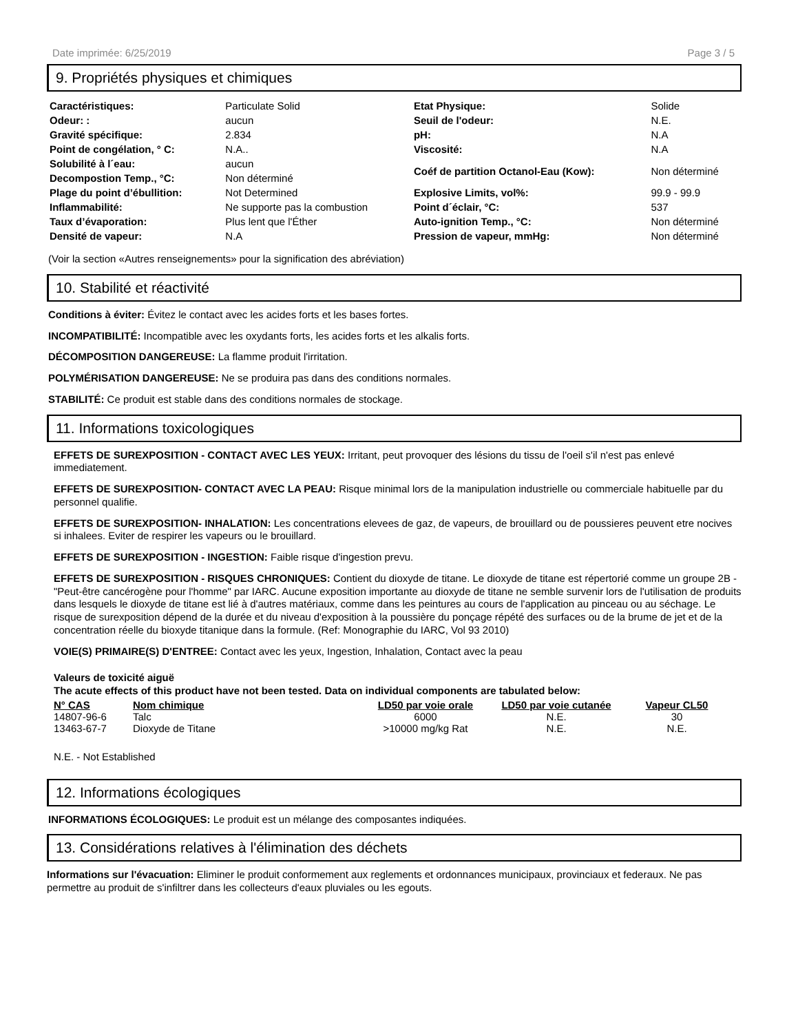Date imprimée: 6/25/2019 Page 3 / 5
9. Propriétés physiques et chimiques
| Caractéristiques: | Particulate Solid | Etat Physique: | Solide |
| Odeur: : | aucun | Seuil de l'odeur: | N.E. |
| Gravité spécifique: | 2.834 | pH: | N.A |
| Point de congélation, ° C: | N.A.. | Viscosité: | N.A |
| Solubilité à l´eau: | aucun | Coéf de partition Octanol-Eau (Kow): | Non déterminé |
| Decompostion Temp., °C: | Non déterminé | | |
| Plage du point d’ébullition: | Not Determined | Explosive Limits, vol%: | 99.9 - 99.9 |
| Inflammabilité: | Ne supporte pas la combustion | Point d´éclair, °C: | 537 |
| Taux d’évaporation: | Plus lent que l'Éther | Auto-ignition Temp., °C: | Non déterminé |
| Densité de vapeur: | N.A | Pression de vapeur, mmHg: | Non déterminé |
(Voir la section «Autres renseignements» pour la signification des abréviation)
10. Stabilité et réactivité
Conditions à éviter: Évitez le contact avec les acides forts et les bases fortes.
INCOMPATIBILITÉ: Incompatible avec les oxydants forts, les acides forts et les alkalis forts.
DÉCOMPOSITION DANGEREUSE: La flamme produit l'irritation.
POLYMÉRISATION DANGEREUSE: Ne se produira pas dans des conditions normales.
STABILITÉ: Ce produit est stable dans des conditions normales de stockage.
11. Informations toxicologiques
EFFETS DE SUREXPOSITION - CONTACT AVEC LES YEUX: Irritant, peut provoquer des lésions du tissu de l'oeil s'il n'est pas enlevé immediatement.
EFFETS DE SUREXPOSITION- CONTACT AVEC LA PEAU: Risque minimal lors de la manipulation industrielle ou commerciale habituelle par du personnel qualifie.
EFFETS DE SUREXPOSITION- INHALATION: Les concentrations elevees de gaz, de vapeurs, de brouillard ou de poussieres peuvent etre nocives si inhalees. Eviter de respirer les vapeurs ou le brouillard.
EFFETS DE SUREXPOSITION - INGESTION: Faible risque d'ingestion prevu.
EFFETS DE SUREXPOSITION - RISQUES CHRONIQUES: Contient du dioxyde de titane. Le dioxyde de titane est répertorié comme un groupe 2B -"Peut-être cancérogène pour l'homme" par IARC. Aucune exposition importante au dioxyde de titane ne semble survenir lors de l'utilisation de produits dans lesquels le dioxyde de titane est lié à d'autres matériaux, comme dans les peintures au cours de l'application au pinceau ou au séchage. Le risque de surexposition dépend de la durée et du niveau d'exposition à la poussière du ponçage répété des surfaces ou de la brume de jet et de la concentration réelle du bioxyde titanique dans la formule. (Ref: Monographie du IARC, Vol 93 2010)
VOIE(S) PRIMAIRE(S) D'ENTREE: Contact avec les yeux, Ingestion, Inhalation, Contact avec la peau
Valeurs de toxicité aiguë
The acute effects of this product have not been tested. Data on individual components are tabulated below:
| N° CAS | Nom chimique | LD50 par voie orale | LD50 par voie cutanée | Vapeur CL50 |
| --- | --- | --- | --- | --- |
| 14807-96-6 | Talc | 6000 | N.E. | 30 |
| 13463-67-7 | Dioxyde de Titane | >10000 mg/kg Rat | N.E. | N.E. |
N.E. - Not Established
12. Informations écologiques
INFORMATIONS ÉCOLOGIQUES: Le produit est un mélange des composantes indiquées.
13. Considérations relatives à l'élimination des déchets
Informations sur l'évacuation: Eliminer le produit conformement aux reglements et ordonnances municipaux, provinciaux et federaux. Ne pas permettre au produit de s'infiltrer dans les collecteurs d'eaux pluviales ou les egouts.